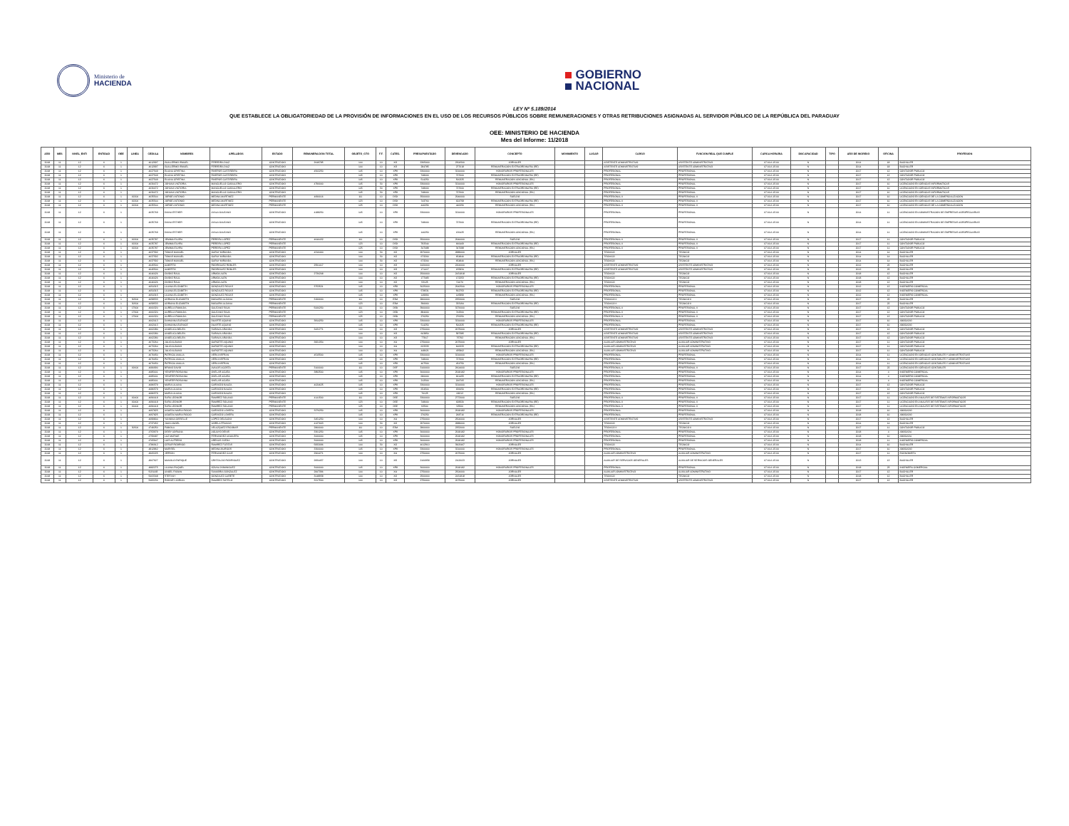Ministerio de
HACIENDA
GOBIERNO
NACIONAL
LEY Nº 5.189/2014
QUE ESTABLECE LA OBLIGATORIEDAD DE LA PROVISIÓN DE INFORMACIONES EN EL USO DE LOS RECURSOS PÚBLICOS SOBRE REMUNERACIONES Y OTRAS RETRIBUCIONES ASIGNADAS AL SERVIDOR PÚBLICO DE LA REPÚBLICA DEL PARAGUAY
OEE: MINISTERIO DE HACIENDA
Mes del Informe: 11/2018
| AÑO | MES | NIVEL_ENTI | ENTIDAD | OEE | LINEA | CEDULA | NOMBRES | APELLIDOS | ESTADO | REMUNERACION TOTAL | OBJETO_GTO | F.F. | CATEG. | PRESUPUESTADO | DEVENGADO | CONCEPTO | MOVIMIENTO | LUGAR | CARGO | FUNCION REAL QUE CUMPLE | CARGA HORARIA | DISCAPACIDAD | TIPO | AÑO DE INGRESO | OFICINA | PROFESION |
| --- | --- | --- | --- | --- | --- | --- | --- | --- | --- | --- | --- | --- | --- | --- | --- | --- | --- | --- | --- | --- | --- | --- | --- | --- | --- | --- |
| 2018 | 11 | 12 | 6 | 1 | | 4612997 | GUILLERMO ISMAEL | FERREIRA DIAZ | CONTRATADO | 2649785 | 144 | 10 | XI3 | 2365000 | 2300500 | JORNALES | | | ASISTENTE ADMINISTRATIVO | ASISTENTE ADMINISTRATIVO | 07:00 A 15:00 | N | | 2014 | 18 | BACHILLER |
| 2018 | 11 | 12 | 6 | 1 | | 4612997 | GUILLERMO ISMAEL | FERREIRA DIAZ | CONTRATADO | | 144 | 10 | XI3 | 284785 | 277018 | REMUNERACION EXTRAORDINARIA (RE) | | | ASISTENTE ADMINISTRATIVO | ASISTENTE ADMINISTRATIVO | 07:00 A 15:00 | N | | 2014 | 18 | BACHILLER |
| 2018 | 11 | 12 | 6 | 1 | | 4627549 | ELIANA CRISTINA | RIVEROS CASTIÑEIRA | CONTRATADO | 4562250 | 145 | 10 | XP8 | 3300000 | 3210000 | HONORARIOS PROFESIONALES | | | PROFESIONAL | PROFESIONAL | 07:00 A 15:00 | N | | 2017 | 12 | CONTADOR PUBLICO |
| 2018 | 11 | 12 | 6 | 1 | | 4627549 | ELIANA CRISTINA | RIVEROS CASTIÑEIRA | CONTRATADO | | 145 | 10 | XP8 | 748000 | 727600 | REMUNERACION EXTRAORDINARIA (RE) | | | PROFESIONAL | PROFESIONAL | 07:00 A 15:00 | N | | 2017 | 12 | CONTADOR PUBLICO |
| 2018 | 11 | 12 | 6 | 1 | | 4627549 | ELIANA CRISTINA | RIVEROS CASTIÑEIRA | CONTRATADO | | 145 | 10 | XP8 | 514250 | 500225 | REMUNERACION ADICIONAL (RA) | | | PROFESIONAL | PROFESIONAL | 07:00 A 15:00 | N | | 2017 | 12 | CONTADOR PUBLICO |
| 2018 | 11 | 12 | 6 | 1 | | 4630072 | JOHANA VICTORIA | MANCUELLO CABALLERO | CONTRATADO | 4796000 | 145 | 30 | XP8 | 3300000 | 3210000 | HONORARIOS PROFESIONALES | | | PROFESIONAL | PROFESIONAL | 07:00 A 15:00 | N | | 2017 | 10 | LICENCIADO EN CIENCIAS INFORMATICAS |
| 2018 | 11 | 12 | 6 | 1 | | 4630072 | JOHANA VICTORIA | MANCUELLO CABALLERO | CONTRATADO | | 145 | 30 | XP8 | 748000 | 727600 | REMUNERACION EXTRAORDINARIA (RE) | | | PROFESIONAL | PROFESIONAL | 07:00 A 15:00 | N | | 2017 | 10 | LICENCIADO EN CIENCIAS INFORMATICAS |
| 2018 | 11 | 12 | 6 | 1 | | 4630072 | JOHANA VICTORIA | MANCUELLO CABALLERO | CONTRATADO | | 145 | 30 | XP8 | 748000 | 727600 | REMUNERACION ADICIONAL (RA) | | | PROFESIONAL | PROFESIONAL | 07:00 A 15:00 | N | | 2017 | 10 | LICENCIADO EN CIENCIAS INFORMATICAS |
| 2018 | 11 | 12 | 6 | 1 | 19200 | 4635544 | JORGE ANTONIO | MEDINA MARTINEZ | PERMANENTE | 4690016 | 111 | 10 | D5D | 3500000 | 2940000 | SUELDO | | | PROFESIONAL II | PROFESIONAL II | 07:00 A 15:00 | N | | 2017 | 10 | LICENCIADO EN CIENCIAS DE LA COMERCIALIZACION |
| 2018 | 11 | 12 | 6 | 1 | 19200 | 4635544 | JORGE ANTONIO | MEDINA MARTINEZ | PERMANENTE | | 123 | 10 | D5D | 743760 | 624758 | REMUNERACION EXTRAORDINARIA (RE) | | | PROFESIONAL II | PROFESIONAL II | 07:00 A 15:00 | N | | 2017 | 10 | LICENCIADO EN CIENCIAS DE LA COMERCIALIZACION |
| 2018 | 11 | 12 | 6 | 1 | 19200 | 4635544 | JORGE ANTONIO | MEDINA MARTINEZ | PERMANENTE | | 125 | 10 | D5D | 446256 | 446256 | REMUNERACION ADICIONAL (RA) | | | PROFESIONAL II | PROFESIONAL II | 07:00 A 15:00 | N | | 2017 | 10 | LICENCIADO EN CIENCIAS DE LA COMERCIALIZACION |
| 2018 | 11 | 12 | 6 | 1 | | 4635769 | DIANA ESTHER | AYALA GALEANO | CONTRATADO | 4188250 | 145 | 10 | XP8 | 3300000 | 3210000 | HONORARIOS PROFESIONALES | | | PROFESIONAL | PROFESIONAL | 07:00 A 15:00 | N | | 2014 | 11 | LICENCIADO EN ADMINISTRACION DE EMPRESAS AGROPECUARIAS |
| 2018 | 11 | 12 | 6 | 1 | | 4635769 | DIANA ESTHER | AYALA GALEANO | CONTRATADO | | 145 | 10 | XP8 | 748000 | 727600 | REMUNERACION EXTRAORDINARIA (RE) | | | PROFESIONAL | PROFESIONAL | 07:00 A 15:00 | N | | 2014 | 11 | LICENCIADO EN ADMINISTRACION DE EMPRESAS AGROPECUARIAS |
| 2018 | 11 | 12 | 6 | 1 | | 4635769 | DIANA ESTHER | AYALA GALEANO | CONTRATADO | | 145 | 10 | XP8 | 140250 | 136425 | REMUNERACION ADICIONAL (RA) | | | PROFESIONAL | PROFESIONAL | 07:00 A 15:00 | N | | 2014 | 11 | LICENCIADO EN ADMINISTRACION DE EMPRESAS AGROPECUARIAS |
| 2018 | 11 | 12 | 6 | 1 | 19200 | 4635787 | JEMIMA ELVIRA | PEREIRA LOPEZ | PERMANENTE | 4640432 | 111 | 10 | D5D | 3500000 | 2940000 | SUELDO | | | PROFESIONAL II | PROFESIONAL II | 07:00 A 15:00 | N | | 2017 | 11 | CONTADOR PUBLICO |
| 2018 | 11 | 12 | 6 | 1 | 19200 | 4635787 | JEMIMA ELVIRA | PEREIRA LOPEZ | PERMANENTE | | 123 | 10 | D5D | 793344 | 666409 | REMUNERACION EXTRAORDINARIA (RE) | | | PROFESIONAL II | PROFESIONAL II | 07:00 A 15:00 | N | | 2017 | 11 | CONTADOR PUBLICO |
| 2018 | 11 | 12 | 6 | 1 | 19200 | 4635787 | JEMIMA ELVIRA | PEREIRA LOPEZ | PERMANENTE | | 125 | 10 | D5D | 347088 | 347088 | REMUNERACION ADICIONAL (RA) | | | PROFESIONAL II | PROFESIONAL II | 07:00 A 15:00 | N | | 2017 | 11 | CONTADOR PUBLICO |
| 2018 | 11 | 12 | 6 | 1 | | 4637592 | TOMAS MANUEL | GARAY MIRANDA | CONTRATADO | 4316400 | 144 | 30 | XI2 | 2970000 | 2889000 | JORNALES | | | TECNICO | TECNICO | 07:00 A 15:00 | N | | 2014 | 14 | BACHILLER |
| 2018 | 11 | 12 | 6 | 1 | | 4637592 | TOMAS MANUEL | GARAY MIRANDA | CONTRATADO | | 144 | 30 | XI2 | 673200 | 654840 | REMUNERACION EXTRAORDINARIA (RE) | | | TECNICO | TECNICO | 07:00 A 15:00 | N | | 2014 | 14 | BACHILLER |
| 2018 | 11 | 12 | 6 | 1 | | 4637592 | TOMAS MANUEL | GARAY MIRANDA | CONTRATADO | | 144 | 30 | XI2 | 673200 | 654840 | REMUNERACION ADICIONAL (RA) | | | TECNICO | TECNICO | 07:00 A 15:00 | N | | 2014 | 14 | BACHILLER |
| 2018 | 11 | 12 | 6 | 1 | | 4645500 | ALBERTO | RODRIGUEZ ROBLES | CONTRATADO | 2591417 | 144 | 10 | XI3 | 2420000 | 2200000 | JORNALES | | | ASISTENTE ADMINISTRATIVO | ASISTENTE ADMINISTRATIVO | 07:00 A 15:00 | N | | 2012 | 22 | BACHILLER |
| 2018 | 11 | 12 | 6 | 1 | | 4645500 | ALBERTO | RODRIGUEZ ROBLES | CONTRATADO | | 144 | 10 | XI3 | 171417 | 155834 | REMUNERACION EXTRAORDINARIA (RE) | | | ASISTENTE ADMINISTRATIVO | ASISTENTE ADMINISTRATIVO | 07:00 A 15:00 | N | | 2012 | 22 | BACHILLER |
| 2018 | 11 | 12 | 6 | 1 | | 4646026 | OVIDIO RAUL | ARMOA ALEN | CONTRATADO | 2730208 | 144 | 10 | XI2 | 2500000 | 2431818 | JORNALES | | | TECNICO | TECNICO | 07:00 A 15:00 | N | | 2018 | 12 | BACHILLER |
| 2018 | 11 | 12 | 6 | 1 | | 4646026 | OVIDIO RAUL | ARMOA ALEN | CONTRATADO | | 144 | 10 | XI2 | 177083 | 172253 | REMUNERACION EXTRAORDINARIA (RE) | | | TECNICO | TECNICO | 07:00 A 15:00 | N | | 2018 | 12 | BACHILLER |
| 2018 | 11 | 12 | 6 | 1 | | 4646026 | OVIDIO RAUL | ARMOA ALEN | CONTRATADO | | 144 | 10 | XI2 | 53125 | 51676 | REMUNERACION ADICIONAL (RA) | | | TECNICO | TECNICO | 07:00 A 15:00 | N | | 2018 | 12 | BACHILLER |
| 2018 | 11 | 12 | 6 | 1 | | 4654315 | LILIANA ELIZABETH | GONZALEZ ROJAS | CONTRATADO | 3753521 | 145 | 10 | XP8 | 3025000 | 2942500 | HONORARIOS PROFESIONALES | | | PROFESIONAL | PROFESIONAL | 07:00 A 15:00 | N | | 2012 | 12 | INGENIERO COMERCIAL |
| 2018 | 11 | 12 | 6 | 1 | | 4654315 | LILIANA ELIZABETH | GONZALEZ ROJAS | CONTRATADO | | 145 | 10 | XP8 | 578531 | 562753 | REMUNERACION EXTRAORDINARIA (RE) | | | PROFESIONAL | PROFESIONAL | 07:00 A 15:00 | N | | 2012 | 12 | INGENIERO COMERCIAL |
| 2018 | 11 | 12 | 6 | 1 | | 4654315 | LILIANA ELIZABETH | GONZALEZ ROJAS | CONTRATADO | | 145 | 10 | XP8 | 149990 | 145899 | REMUNERACION ADICIONAL (RA) | | | PROFESIONAL | PROFESIONAL | 07:00 A 15:00 | N | | 2012 | 12 | INGENIERO COMERCIAL |
| 2018 | 11 | 12 | 6 | 1 | 30500 | 4658533 | ADRIANA ELIZABETH | BOGARIN ALDANA | PERMANENTE | 3196660 | 111 | 10 | E3M | 2800000 | 2352000 | SUELDO | | | TECNICO II | TECNICO II | 07:00 A 15:00 | N | | 2017 | 22 | BACHILLER |
| 2018 | 11 | 12 | 6 | 1 | 30500 | 4658533 | ADRIANA ELIZABETH | BOGARIN ALDANA | PERMANENTE | | 123 | 10 | E3M | 396660 | 333194 | REMUNERACION EXTRAORDINARIA (RE) | | | TECNICO II | TECNICO II | 07:00 A 15:00 | N | | 2017 | 22 | BACHILLER |
| 2018 | 11 | 12 | 6 | 1 | 17900 | 4660320 | AURELIA RUMILDA | GALEANO SILVA | PERMANENTE | 5060250 | 111 | 10 | D5B | 3900000 | 3276000 | SUELDO | | | PROFESIONAL II | PROFESIONAL II | 07:00 A 15:00 | N | | 2017 | 12 | CONTADOR PUBLICO |
| 2018 | 11 | 12 | 6 | 1 | 17900 | 4660320 | AURELIA RUMILDA | GALEANO SILVA | PERMANENTE | | 123 | 10 | D5B | 884000 | 742560 | REMUNERACION EXTRAORDINARIA (RE) | | | PROFESIONAL II | PROFESIONAL II | 07:00 A 15:00 | N | | 2017 | 12 | CONTADOR PUBLICO |
| 2018 | 11 | 12 | 6 | 1 | 17900 | 4660320 | AURELIA RUMILDA | GALEANO SILVA | PERMANENTE | | 125 | 10 | D5B | 276250 | 276250 | REMUNERACION ADICIONAL (RA) | | | PROFESIONAL II | PROFESIONAL II | 07:00 A 15:00 | N | | 2017 | 12 | CONTADOR PUBLICO |
| 2018 | 11 | 12 | 6 | 1 | | 4662013 | DAHIANNA ELENICE | DUARTE AQUINO | CONTRATADO | 3814250 | 145 | 10 | XP8 | 3300000 | 3210000 | HONORARIOS PROFESIONALES | | | PROFESIONAL | PROFESIONAL | 07:00 A 15:00 | N | | 2017 | 10 | ABOGADO |
| 2018 | 11 | 12 | 6 | 1 | | 4662013 | DAHIANNA ELENICE | DUARTE AQUINO | CONTRATADO | | 145 | 10 | XP8 | 514250 | 500225 | REMUNERACION EXTRAORDINARIA (RE) | | | PROFESIONAL | PROFESIONAL | 07:00 A 15:00 | N | | 2017 | 10 | ABOGADO |
| 2018 | 11 | 12 | 6 | 1 | | 4662280 | ANGELICA BELEN | SARAVIA ARANDA | CONTRATADO | 3431771 | 144 | 10 | XI3 | 2750000 | 2675000 | JORNALES | | | ASISTENTE ADMINISTRATIVO | ASISTENTE ADMINISTRATIVO | 07:00 A 15:00 | N | | 2017 | 12 | CONTADOR PUBLICO |
| 2018 | 11 | 12 | 6 | 1 | | 4662280 | ANGELICA BELEN | SARAVIA ARANDA | CONTRATADO | | 144 | 10 | XI3 | 603854 | 587385 | REMUNERACION EXTRAORDINARIA (RE) | | | ASISTENTE ADMINISTRATIVO | ASISTENTE ADMINISTRATIVO | 07:00 A 15:00 | N | | 2017 | 12 | CONTADOR PUBLICO |
| 2018 | 11 | 12 | 6 | 1 | | 4662280 | ANGELICA BELEN | SARAVIA ARANDA | CONTRATADO | | 144 | 10 | XI3 | 77917 | 75792 | REMUNERACION ADICIONAL (RA) | | | ASISTENTE ADMINISTRATIVO | ASISTENTE ADMINISTRATIVO | 07:00 A 15:00 | N | | 2017 | 12 | CONTADOR PUBLICO |
| 2018 | 11 | 12 | 6 | 1 | | 4673264 | JULIO ALBANO | GARCETE AQUINO | CONTRATADO | 3821354 | 144 | 10 | XI4 | 2750000 | 2675000 | JORNALES | | | AUXILIAR ADMINISTRATIVO | AUXILIAR ADMINISTRATIVO | 07:00 A 15:00 | N | | 2017 | 11 | CONTADOR PUBLICO |
| 2018 | 11 | 12 | 6 | 1 | | 4673264 | JULIO ALBANO | GARCETE AQUINO | CONTRATADO | | 144 | 10 | XI4 | 623333 | 606333 | REMUNERACION EXTRAORDINARIA (RE) | | | AUXILIAR ADMINISTRATIVO | AUXILIAR ADMINISTRATIVO | 07:00 A 15:00 | N | | 2017 | 11 | CONTADOR PUBLICO |
| 2018 | 11 | 12 | 6 | 1 | | 4673264 | JULIO ALBANO | GARCETE AQUINO | CONTRATADO | | 144 | 10 | XI4 | 448021 | 435802 | REMUNERACION ADICIONAL (RA) | | | AUXILIAR ADMINISTRATIVO | AUXILIAR ADMINISTRATIVO | 07:00 A 15:00 | N | | 2017 | 11 | CONTADOR PUBLICO |
| 2018 | 11 | 12 | 6 | 1 | | 4676650 | PATRICIA ANALIA | VERA INSFRAN | CONTRATADO | 4515500 | 145 | 10 | XP8 | 3300000 | 3210000 | HONORARIOS PROFESIONALES | | | PROFESIONAL | PROFESIONAL | 07:00 A 15:00 | N | | 2014 | 11 | LICENCIADO EN CIENCIAS CONTABLES Y ADMINISTRATIVAS |
| 2018 | 11 | 12 | 6 | 1 | | 4676650 | PATRICIA ANALIA | VERA INSFRAN | CONTRATADO | | 145 | 10 | XP8 | 748000 | 727600 | REMUNERACION EXTRAORDINARIA (RE) | | | PROFESIONAL | PROFESIONAL | 07:00 A 15:00 | N | | 2014 | 11 | LICENCIADO EN CIENCIAS CONTABLES Y ADMINISTRATIVAS |
| 2018 | 11 | 12 | 6 | 1 | | 4676650 | PATRICIA ANALIA | VERA INSFRAN | CONTRATADO | | 145 | 10 | XP8 | 467500 | 454750 | REMUNERACION ADICIONAL (RA) | | | PROFESIONAL | PROFESIONAL | 07:00 A 15:00 | N | | 2014 | 11 | LICENCIADO EN CIENCIAS CONTABLES Y ADMINISTRATIVAS |
| 2018 | 11 | 12 | 6 | 1 | 19600 | 4680990 | BRUNO DAVID | AVALOS ACOSTA | PERMANENTE | 3100000 | 111 | 10 | D5F | 3100000 | 2604000 | SUELDO | | | PROFESIONAL II | PROFESIONAL II | 07:00 A 15:00 | N | | 2017 | 22 | LICENCIADO EN CIENCIAS CONTABLES |
| 2018 | 11 | 12 | 6 | 1 | | 4685001 | YENIFER ROSANNA | OVELAR ACUÑA | CONTRATADO | 3892500 | 145 | 10 | XP8 | 3000000 | 2918182 | HONORARIOS PROFESIONALES | | | PROFESIONAL | PROFESIONAL | 07:00 A 15:00 | N | | 2014 | 4 | INGENIERO COMERCIAL |
| 2018 | 11 | 12 | 6 | 1 | | 4685001 | YENIFER ROSANNA | OVELAR ACUÑA | CONTRATADO | | 145 | 10 | XP8 | 680000 | 661455 | REMUNERACION EXTRAORDINARIA (RE) | | | PROFESIONAL | PROFESIONAL | 07:00 A 15:00 | N | | 2014 | 4 | INGENIERO COMERCIAL |
| 2018 | 11 | 12 | 6 | 1 | | 4685001 | YENIFER ROSANNA | OVELAR ACUÑA | CONTRATADO | | 145 | 10 | XP8 | 212500 | 206705 | REMUNERACION ADICIONAL (RA) | | | PROFESIONAL | PROFESIONAL | 07:00 A 15:00 | N | | 2014 | 4 | INGENIERO COMERCIAL |
| 2018 | 11 | 12 | 6 | 1 | | 4686579 | MARIA LILIANA | CARDOZO BAUZA | CONTRATADO | 4024625 | 145 | 10 | XP8 | 3300000 | 3210000 | HONORARIOS PROFESIONALES | | | PROFESIONAL | PROFESIONAL | 07:00 A 15:00 | N | | 2017 | 12 | CONTADOR PUBLICO |
| 2018 | 11 | 12 | 6 | 1 | | 4686579 | MARIA LILIANA | CARDOZO BAUZA | CONTRATADO | | 145 | 10 | XP8 | 654500 | 636650 | REMUNERACION EXTRAORDINARIA (RE) | | | PROFESIONAL | PROFESIONAL | 07:00 A 15:00 | N | | 2017 | 12 | CONTADOR PUBLICO |
| 2018 | 11 | 12 | 6 | 1 | | 4686579 | MARIA LILIANA | CARDOZO BAUZA | CONTRATADO | | 145 | 10 | XP8 | 70125 | 68212 | REMUNERACION ADICIONAL (RA) | | | PROFESIONAL | PROFESIONAL | 07:00 A 15:00 | N | | 2017 | 12 | CONTADOR PUBLICO |
| 2018 | 11 | 12 | 6 | 1 | 19400 | 4696018 | SARA LEONOR | RAMIREZ SOLANO | PERMANENTE | 4141500 | 111 | 10 | D5E | 3300000 | 2772000 | SUELDO | | | PROFESIONAL II | PROFESIONAL II | 07:00 A 15:00 | N | | 2017 | 11 | LICENCIADO EN ANALISIS DE SISTEMAS INFORMATICOS |
| 2018 | 11 | 12 | 6 | 1 | 19400 | 4696018 | SARA LEONOR | RAMIREZ SOLANO | PERMANENTE | | 123 | 10 | D5E | 748000 | 628320 | REMUNERACION EXTRAORDINARIA (RE) | | | PROFESIONAL II | PROFESIONAL II | 07:00 A 15:00 | N | | 2017 | 11 | LICENCIADO EN ANALISIS DE SISTEMAS INFORMATICOS |
| 2018 | 11 | 12 | 6 | 1 | 19400 | 4696018 | SARA LEONOR | RAMIREZ SOLANO | PERMANENTE | | 125 | 10 | D5E | 93500 | 93500 | REMUNERACION ADICIONAL (RA) | | | PROFESIONAL II | PROFESIONAL II | 07:00 A 15:00 | N | | 2017 | 11 | LICENCIADO EN ANALISIS DE SISTEMAS INFORMATICOS |
| 2018 | 11 | 12 | 6 | 1 | | 4697825 | AGUEDA MARIA ROCIO | CARDOZO LOVERA | CONTRATADO | 3276250 | 145 | 10 | XP8 | 3000000 | 2918182 | HONORARIOS PROFESIONALES | | | PROFESIONAL | PROFESIONAL | 07:00 A 15:00 | N | | 2018 | 10 | ABOGADO |
| 2018 | 11 | 12 | 6 | 1 | | 4697825 | AGUEDA MARIA ROCIO | CARDOZO LOVERA | CONTRATADO | | 145 | 10 | XP8 | 276250 | 268716 | REMUNERACION EXTRAORDINARIA (RE) | | | PROFESIONAL | PROFESIONAL | 07:00 A 15:00 | N | | 2018 | 10 | ABOGADO |
| 2018 | 11 | 12 | 6 | 1 | | 4699804 | YANNINA GISSELLE | LOPEZ DELGADO | CONTRATADO | 3451250 | 144 | 10 | XI4 | 2750000 | 2500000 | JORNALES | | | ASISTENTE ADMINISTRATIVO | ASISTENTE ADMINISTRATIVO | 07:00 A 15:00 | N | | 2017 | 12 | BACHILLER |
| 2018 | 11 | 12 | 6 | 1 | | 4737052 | JUAN ANGEL | VARELA FRANCO | CONTRATADO | 4127063 | 144 | 30 | XI2 | 2970000 | 2889000 | JORNALES | | | TECNICO | TECNICO | 07:00 A 15:00 | N | | 2014 | 14 | BACHILLER |
| 2018 | 11 | 12 | 6 | 1 | 30500 | 4749250 | FABIOLA | VELAZQUEZ ESCOBAR | PERMANENTE | 2800000 | 111 | 10 | E3M | 2800000 | 2352000 | SUELDO | | | TECNICO II | TECNICO II | 07:00 A 15:00 | N | | 2017 | 11 | CONTADOR PUBLICO |
| 2018 | 11 | 12 | 6 | 1 | | 4753979 | DEISY ADRIANA | AGUAYO DENIS | CONTRATADO | 3361250 | 145 | 10 | XP8 | 3000000 | 2918182 | HONORARIOS PROFESIONALES | | | PROFESIONAL | PROFESIONAL | 07:00 A 15:00 | N | | 2018 | 4 | ABOGADA |
| 2018 | 11 | 12 | 6 | 1 | | 4759687 | LUZ MARIUE | FERNANDEZ AGUILERA | CONTRATADO | 3000000 | 145 | 10 | XP8 | 3000000 | 2918182 | HONORARIOS PROFESIONALES | | | PROFESIONAL | PROFESIONAL | 07:00 A 15:00 | N | | 2018 | 10 | ABOGADA |
| 2018 | 11 | 12 | 6 | 1 | | 4765947 | LUIS ALFREDO | ARENAS OJEDA | CONTRATADO | 3000000 | 145 | 10 | XP8 | 3000000 | 2918182 | HONORARIOS PROFESIONALES | | | PROFESIONAL | PROFESIONAL | 07:00 A 15:00 | N | | 2018 | 11 | INGENIERO COMERCIAL |
| 2018 | 11 | 12 | 6 | 1 | | 4786912 | CESAR RODRIGO | RAMIREZ FLEITAS | CONTRATADO | 5832096 | 144 | 30 | XI2 | 4012910 | 3903467 | JORNALES | | | TECNICO | TECNICO | 07:00 A 15:00 | N | | 2014 | 10 | BACHILLER |
| 2018 | 11 | 12 | 6 | 1 | | 4812862 | MARISEL | MEDINA BURGOS | CONTRATADO | 3300000 | 145 | 10 | XP8 | 3300000 | 3210000 | HONORARIOS PROFESIONALES | | | PROFESIONAL | PROFESIONAL | 07:00 A 15:00 | N | | 2017 | 10 | ABOGADO |
| 2018 | 11 | 12 | 6 | 1 | | 4905225 | JERSON | FERNANDEZ CAJE | CONTRATADO | 2964271 | 144 | 10 | XI4 | 2750000 | 2675000 | JORNALES | | | AUXILIAR ADMINISTRATIVO | AUXILIAR ADMINISTRATIVO | 07:00 A 15:00 | N | | 2017 | 11 | ECONOMISTA |
| 2018 | 11 | 12 | 6 | 1 | | 4967927 | MANOLO ENRIQUE | CRISTALDO RODRIGUEZ | CONTRATADO | 2834457 | 144 | 10 | XI5 | 2160958 | 2102023 | JORNALES | | | AUXILIAR DE SERVICIOS GENERALES | AUXILIAR DE SERVICIOS GENERALES | 07:00 A 15:00 | N | | 2013 | 13 | BACHILLER |
| 2018 | 11 | 12 | 6 | 1 | | 4982275 | LILIANA RAQUEL | OZUNA DOMINGUEZ | CONTRATADO | 3000000 | 145 | 10 | XP8 | 3000000 | 2918182 | HONORARIOS PROFESIONALES | | | PROFESIONAL | PROFESIONAL | 07:00 A 15:00 | N | | 2018 | 23 | INGENIERA COMERCIAL |
| 2018 | 11 | 12 | 6 | 1 | | 5031183 | ANGEL FABIAN | SANABRIA GONZALEZ | CONTRATADO | 2847396 | 144 | 10 | XI4 | 2750000 | 2500000 | JORNALES | | | AUXILIAR ADMINISTRATIVO | AUXILIAR ADMINISTRATIVO | 07:00 A 15:00 | N | | 2017 | 12 | BACHILLER |
| 2018 | 11 | 12 | 6 | 1 | | 5063348 | STEFANY | GONZALEZ CAÑETE | CONTRATADO | 3048958 | 144 | 10 | XI2 | 2500000 | 2431818 | JORNALES | | | TECNICO | TECNICO | 07:00 A 15:00 | N | | 2018 | 12 | BACHILLER |
| 2018 | 11 | 12 | 6 | 1 | | 5083236 | RODNEY ADRIAN | RAMIREZ SOTELO | CONTRATADO | 3217500 | 144 | 10 | XI3 | 2750000 | 2675000 | JORNALES | | | ASISTENTE ADMINISTRATIVO | ASISTENTE ADMINISTRATIVO | 07:00 A 15:00 | N | | 2017 | 12 | BACHILLER |